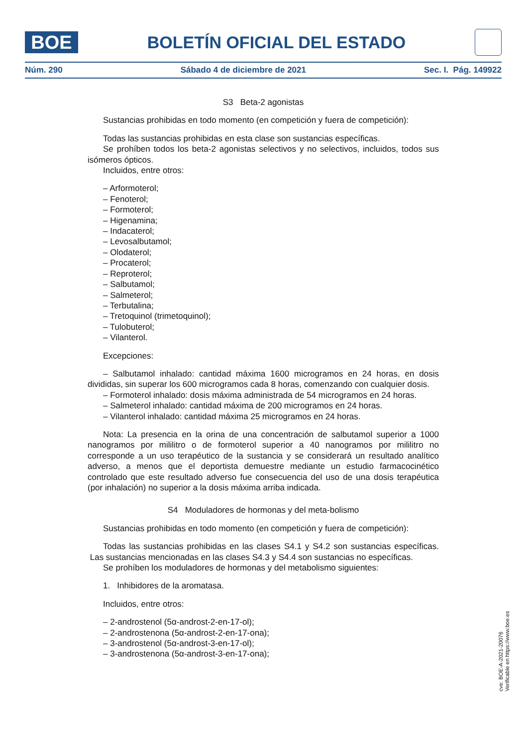BOE
BOLETÍN OFICIAL DEL ESTADO
Núm. 290 Sábado 4 de diciembre de 2021 Sec. I. Pág. 149922
S3 Beta-2 agonistas
Sustancias prohibidas en todo momento (en competición y fuera de competición):
Todas las sustancias prohibidas en esta clase son sustancias específicas.
Se prohíben todos los beta-2 agonistas selectivos y no selectivos, incluidos, todos sus isómeros ópticos.
Incluidos, entre otros:
– Arformoterol;
– Fenoterol;
– Formoterol;
– Higenamina;
– Indacaterol;
– Levosalbutamol;
– Olodaterol;
– Procaterol;
– Reproterol;
– Salbutamol;
– Salmeterol;
– Terbutalina;
– Tretoquinol (trimetoquinol);
– Tulobuterol;
– Vilanterol.
Excepciones:
– Salbutamol inhalado: cantidad máxima 1600 microgramos en 24 horas, en dosis divididas, sin superar los 600 microgramos cada 8 horas, comenzando con cualquier dosis.
– Formoterol inhalado: dosis máxima administrada de 54 microgramos en 24 horas.
– Salmeterol inhalado: cantidad máxima de 200 microgramos en 24 horas.
– Vilanterol inhalado: cantidad máxima 25 microgramos en 24 horas.
Nota: La presencia en la orina de una concentración de salbutamol superior a 1000 nanogramos por mililitro o de formoterol superior a 40 nanogramos por mililitro no corresponde a un uso terapéutico de la sustancia y se considerará un resultado analítico adverso, a menos que el deportista demuestre mediante un estudio farmacocinético controlado que este resultado adverso fue consecuencia del uso de una dosis terapéutica (por inhalación) no superior a la dosis máxima arriba indicada.
S4 Moduladores de hormonas y del meta-bolismo
Sustancias prohibidas en todo momento (en competición y fuera de competición):
Todas las sustancias prohibidas en las clases S4.1 y S4.2 son sustancias específicas. Las sustancias mencionadas en las clases S4.3 y S4.4 son sustancias no específicas.
Se prohíben los moduladores de hormonas y del metabolismo siguientes:
1. Inhibidores de la aromatasa.
Incluidos, entre otros:
– 2-androstenol (5α-androst-2-en-17-ol);
– 2-androstenona (5α-androst-2-en-17-ona);
– 3-androstenol (5α-androst-3-en-17-ol);
– 3-androstenona (5α-androst-3-en-17-ona);
cve: BOE-A-2021-20076
Verificable en https://www.boe.es